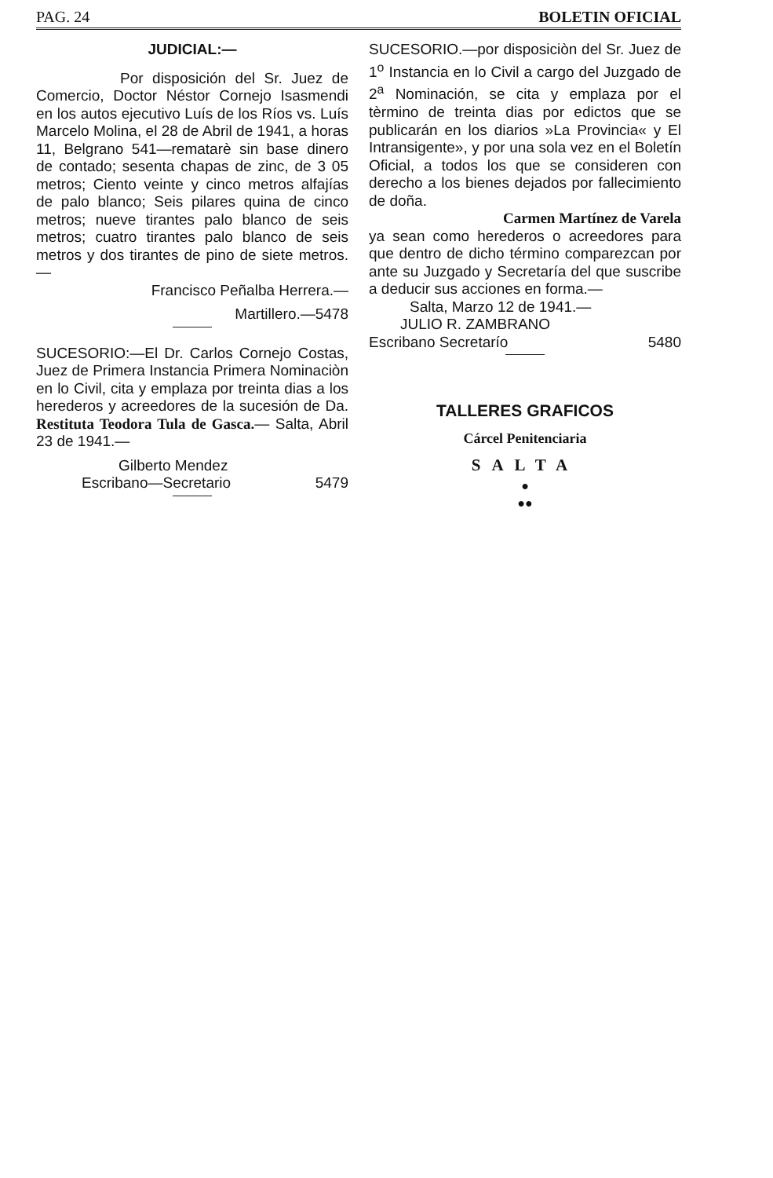PAG. 24 BOLETIN OFICIAL
JUDICIAL:—
Por disposición del Sr. Juez de Comercio, Doctor Néstor Cornejo Isasmendi en los autos ejecutivo Luís de los Ríos vs. Luís Marcelo Molina, el 28 de Abril de 1941, a horas 11, Belgrano 541—rematarè sin base dinero de contado; sesenta chapas de zinc, de 3 05 metros; Ciento veinte y cinco metros alfajías de palo blanco; Seis pilares quina de cinco metros; nueve tirantes palo blanco de seis metros; cuatro tirantes palo blanco de seis metros y dos tirantes de pino de siete metros.—
Francisco Peñalba Herrera.—
Martillero.—5478
SUCESORIO:—El Dr. Carlos Cornejo Costas, Juez de Primera Instancia Primera Nominaciòn en lo Civil, cita y emplaza por treinta dias a los herederos y acreedores de la sucesión de Da. Restituta Teodora Tula de Gasca.— Salta, Abril 23 de 1941.—
Gilberto Mendez
Escribano—Secretario 5479
SUCESORIO.—por disposiciòn del Sr. Juez de 1<sup>o</sup> Instancia en lo Civil a cargo del Juzgado de 2<sup>a</sup> Nominación, se cita y emplaza por el tèrmino de treinta dias por edictos que se publicarán en los diarios »La Provincia« y El Intransigente», y por una sola vez en el Boletín Oficial, a todos los que se consideren con derecho a los bienes dejados por fallecimiento de doña.
Carmen Martínez de Varela
ya sean como herederos o acreedores para que dentro de dicho término comparezcan por ante su Juzgado y Secretaría del que suscribe a deducir sus acciones en forma.—
Salta, Marzo 12 de 1941.—
JULIO R. ZAMBRANO
Escribano Secretarío 5480
TALLERES GRAFICOS
Cárcel Penitenciaria
SALTA
●
●●